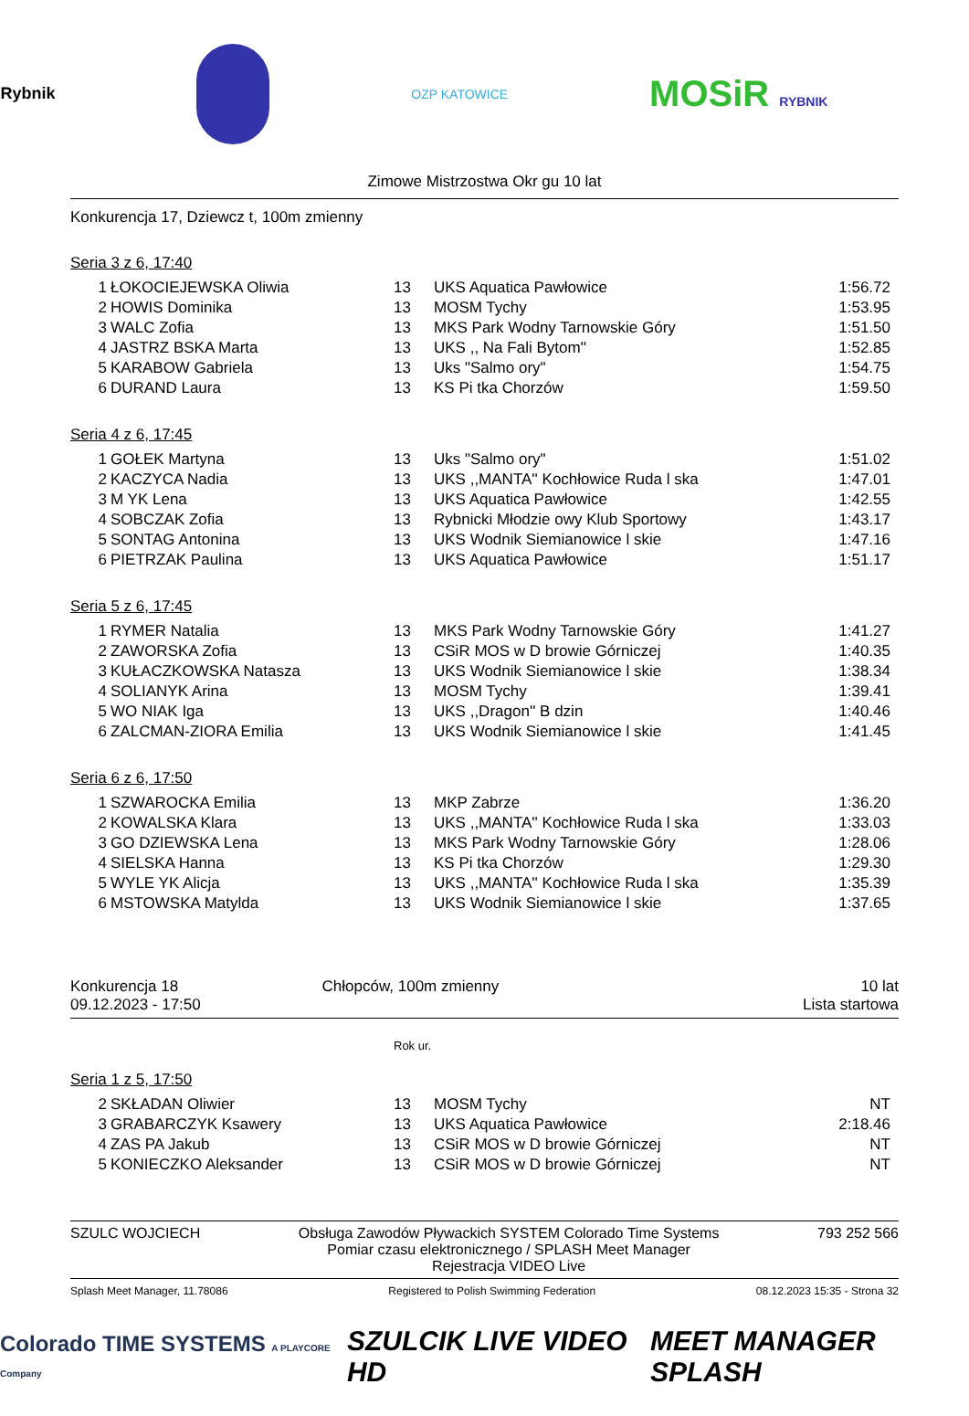Rybnik OZP KATOWICE MOSiR RYBNIK
Zimowe Mistrzostwa Okr gu 10 lat
Konkurencja 17, Dziewcz t, 100m zmienny
Seria 3 z 6, 17:40
| 1 | ŁOKOCIEJEWSKA Oliwia | 13 | UKS Aquatica Pawłowice | 1:56.72 |
| 2 | HOWIS Dominika | 13 | MOSM Tychy | 1:53.95 |
| 3 | WALC Zofia | 13 | MKS Park Wodny Tarnowskie Góry | 1:51.50 |
| 4 | JASTRZ BSKA Marta | 13 | UKS ,, Na Fali Bytom'' | 1:52.85 |
| 5 | KARABOW Gabriela | 13 | Uks "Salmo ory" | 1:54.75 |
| 6 | DURAND Laura | 13 | KS Pi tka Chorzów | 1:59.50 |
Seria 4 z 6, 17:45
| 1 | GOŁEK Martyna | 13 | Uks "Salmo ory" | 1:51.02 |
| 2 | KACZYCA Nadia | 13 | UKS ,,MANTA'' Kochłowice Ruda l ska | 1:47.01 |
| 3 | M YK Lena | 13 | UKS Aquatica Pawłowice | 1:42.55 |
| 4 | SOBCZAK Zofia | 13 | Rybnicki Młodzie owy Klub Sportowy | 1:43.17 |
| 5 | SONTAG Antonina | 13 | UKS Wodnik Siemianowice l skie | 1:47.16 |
| 6 | PIETRZAK Paulina | 13 | UKS Aquatica Pawłowice | 1:51.17 |
Seria 5 z 6, 17:45
| 1 | RYMER Natalia | 13 | MKS Park Wodny Tarnowskie Góry | 1:41.27 |
| 2 | ZAWORSKA Zofia | 13 | CSiR MOS w D browie Górniczej | 1:40.35 |
| 3 | KUŁACZKOWSKA Natasza | 13 | UKS Wodnik Siemianowice l skie | 1:38.34 |
| 4 | SOLIANYK Arina | 13 | MOSM Tychy | 1:39.41 |
| 5 | WO NIAK Iga | 13 | UKS ,,Dragon'' B dzin | 1:40.46 |
| 6 | ZALCMAN-ZIORA Emilia | 13 | UKS Wodnik Siemianowice l skie | 1:41.45 |
Seria 6 z 6, 17:50
| 1 | SZWAROCKA Emilia | 13 | MKP Zabrze | 1:36.20 |
| 2 | KOWALSKA Klara | 13 | UKS ,,MANTA'' Kochłowice Ruda l ska | 1:33.03 |
| 3 | GO DZIEWSKA Lena | 13 | MKS Park Wodny Tarnowskie Góry | 1:28.06 |
| 4 | SIELSKA Hanna | 13 | KS Pi tka Chorzów | 1:29.30 |
| 5 | WYLE YK Alicja | 13 | UKS ,,MANTA'' Kochłowice Ruda l ska | 1:35.39 |
| 6 | MSTOWSKA Matylda | 13 | UKS Wodnik Siemianowice l skie | 1:37.65 |
Konkurencja 18
09.12.2023 - 17:50
Chłopców, 100m zmienny 10 lat
Lista startowa
Rok ur.
Seria 1 z 5, 17:50
| 2 | SKŁADAN Oliwier | 13 | MOSM Tychy | NT |
| 3 | GRABARCZYK Ksawery | 13 | UKS Aquatica Pawłowice | 2:18.46 |
| 4 | ZAS PA Jakub | 13 | CSiR MOS w D browie Górniczej | NT |
| 5 | KONIECZKO Aleksander | 13 | CSiR MOS w D browie Górniczej | NT |
SZULC WOJCIECH Obsługa Zawodów Pływackich SYSTEM Colorado Time Systems
Pomiar czasu elektronicznego / SPLASH Meet Manager
Rejestracja VIDEO Live
793 252 566
Splash Meet Manager, 11.78086 Registered to Polish Swimming Federation 08.12.2023 15:35 - Strona 32
Colorado TIME SYSTEMS A PLAYCORE Company SZULCIK LIVE VIDEO HD MEET MANAGER SPLASH